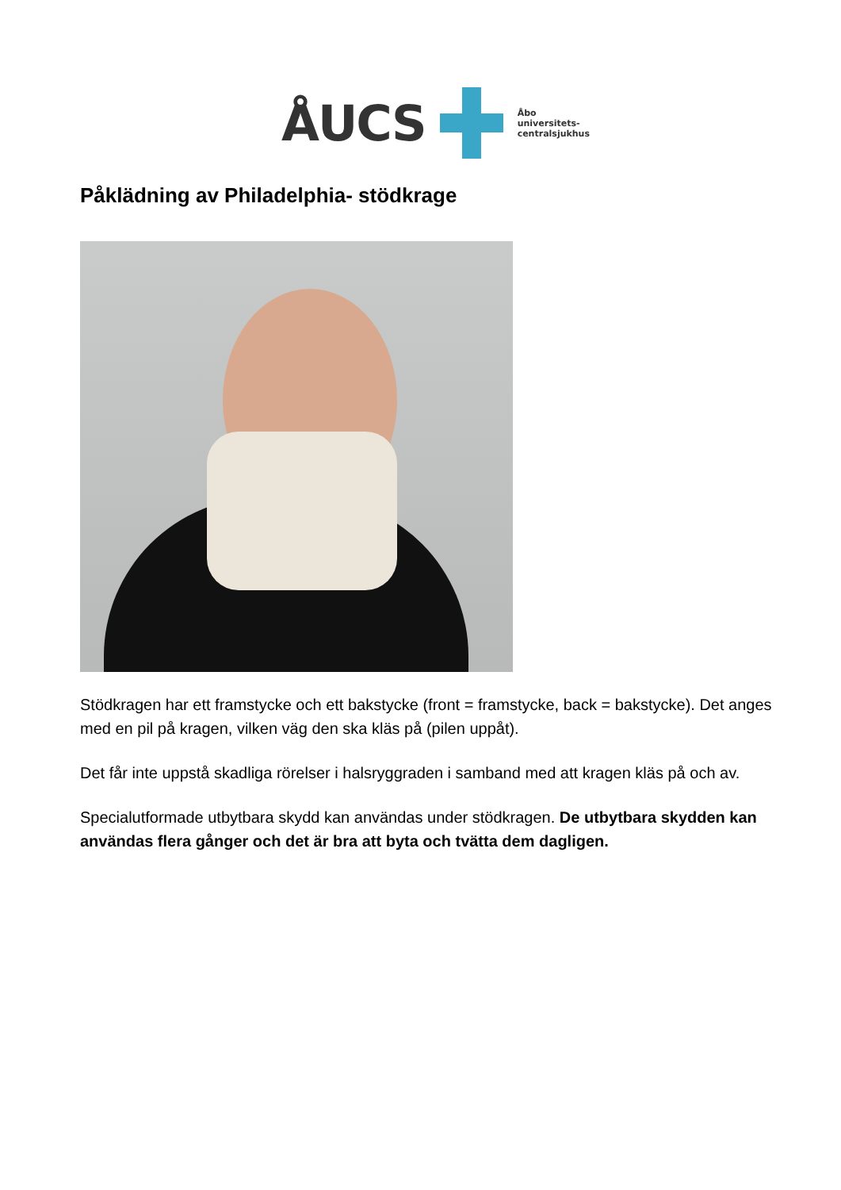ÅUCS
Åbo
universitets-
centralsjukhus
Påklädning av Philadelphia- stödkrage
Stödkragen har ett framstycke och ett bakstycke (front = framstycke, back = bakstycke). Det anges med en pil på kragen, vilken väg den ska kläs på (pilen uppåt).
Det får inte uppstå skadliga rörelser i halsryggraden i samband med att kragen kläs på och av.
Specialutformade utbytbara skydd kan användas under stödkragen. De utbytbara skydden kan användas flera gånger och det är bra att byta och tvätta dem dagligen.